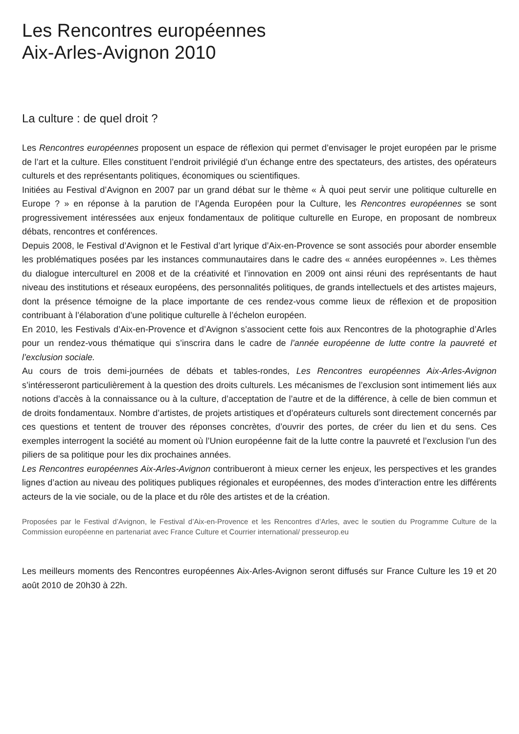Les Rencontres européennes
Aix-Arles-Avignon 2010
La culture : de quel droit ?
Les Rencontres européennes proposent un espace de réflexion qui permet d’envisager le projet européen par le prisme de l’art et la culture. Elles constituent l’endroit privilégié d’un échange entre des spectateurs, des artistes, des opérateurs culturels et des représentants politiques, économiques ou scientifiques.
Initiées au Festival d’Avignon en 2007 par un grand débat sur le thème « À quoi peut servir une politique culturelle en Europe ? » en réponse à la parution de l’Agenda Européen pour la Culture, les Rencontres européennes se sont progressivement intéressées aux enjeux fondamentaux de politique culturelle en Europe, en proposant de nombreux débats, rencontres et conférences.
Depuis 2008, le Festival d’Avignon et le Festival d’art lyrique d’Aix-en-Provence se sont associés pour aborder ensemble les problématiques posées par les instances communautaires dans le cadre des « années européennes ». Les thèmes du dialogue interculturel en 2008 et de la créativité et l’innovation en 2009 ont ainsi réuni des représentants de haut niveau des institutions et réseaux européens, des personnalités politiques, de grands intellectuels et des artistes majeurs, dont la présence témoigne de la place importante de ces rendez-vous comme lieux de réflexion et de proposition contribuant à l’élaboration d’une politique culturelle à l’échelon européen.
En 2010, les Festivals d’Aix-en-Provence et d’Avignon s’associent cette fois aux Rencontres de la photographie d’Arles pour un rendez-vous thématique qui s’inscrira dans le cadre de l’année européenne de lutte contre la pauvreté et l’exclusion sociale.
Au cours de trois demi-journées de débats et tables-rondes, Les Rencontres européennes Aix-Arles-Avignon s’intéresseront particulièrement à la question des droits culturels. Les mécanismes de l’exclusion sont intimement liés aux notions d’accès à la connaissance ou à la culture, d’acceptation de l’autre et de la différence, à celle de bien commun et de droits fondamentaux. Nombre d’artistes, de projets artistiques et d’opérateurs culturels sont directement concernés par ces questions et tentent de trouver des réponses concrètes, d’ouvrir des portes, de créer du lien et du sens. Ces exemples interrogent la société au moment où l’Union européenne fait de la lutte contre la pauvreté et l’exclusion l’un des piliers de sa politique pour les dix prochaines années.
Les Rencontres européennes Aix-Arles-Avignon contribueront à mieux cerner les enjeux, les perspectives et les grandes lignes d’action au niveau des politiques publiques régionales et européennes, des modes d’interaction entre les différents acteurs de la vie sociale, ou de la place et du rôle des artistes et de la création.
Proposées par le Festival d’Avignon, le Festival d’Aix-en-Provence et les Rencontres d’Arles, avec le soutien du Programme Culture de la Commission européenne en partenariat avec France Culture et Courrier international/ presseurop.eu
Les meilleurs moments des Rencontres européennes Aix-Arles-Avignon seront diffusés sur France Culture les 19 et 20 août 2010 de 20h30 à 22h.